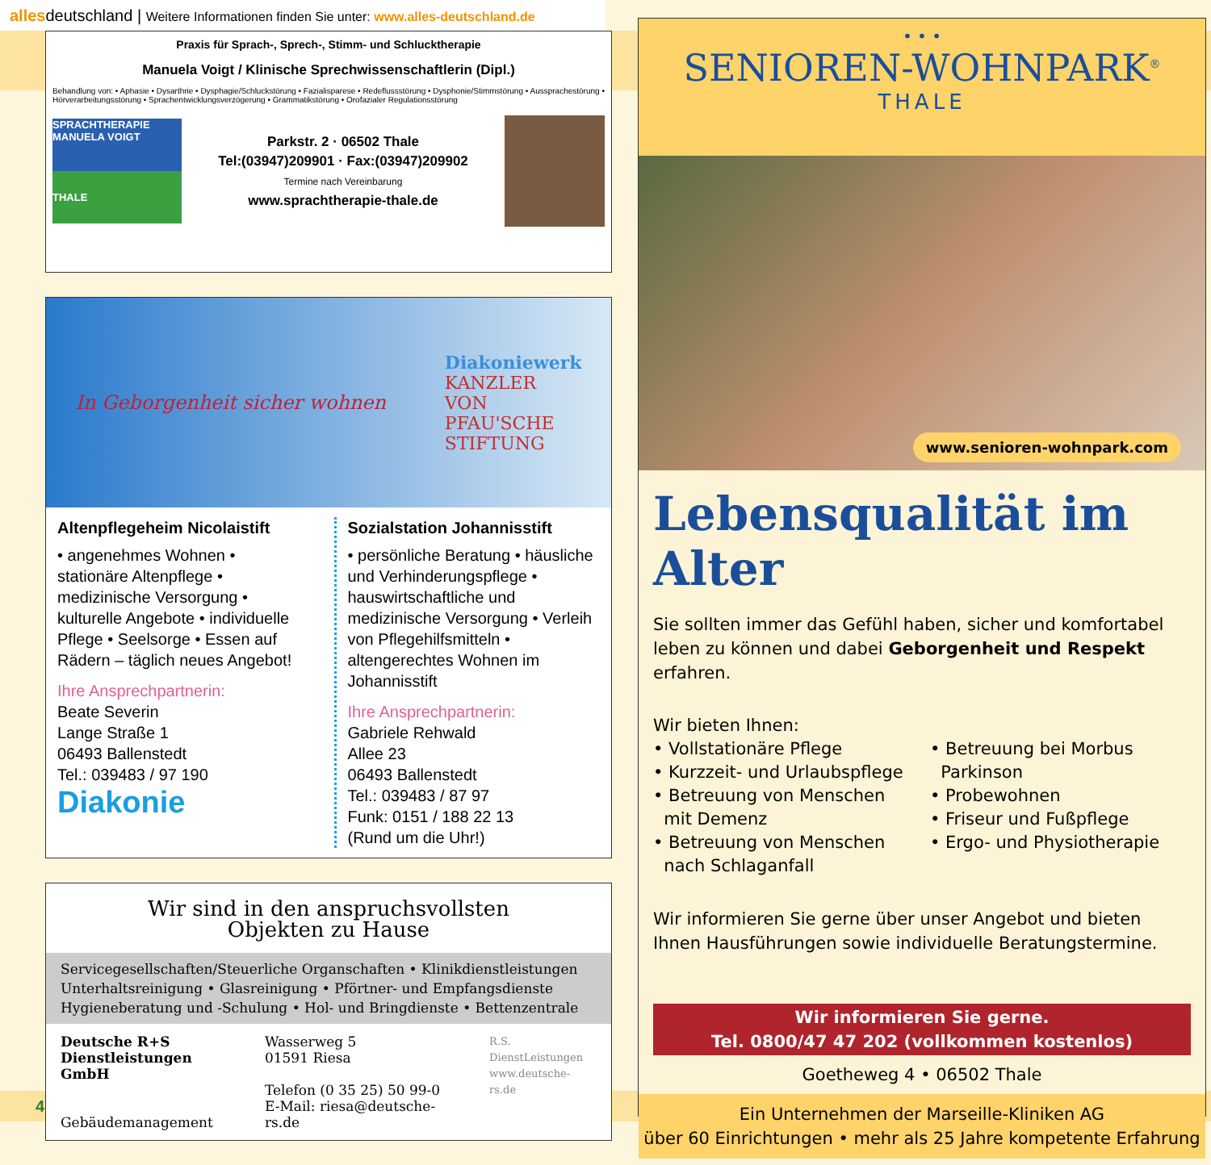allesdeutschland | Weitere Informationen finden Sie unter: www.alles-deutschland.de
Praxis für Sprach-, Sprech-, Stimm- und Schlucktherapie
Manuela Voigt / Klinische Sprechwissenschaftlerin (Dipl.)
Behandlung von: • Aphasie • Dysarthrie • Dysphagie/Schluckstörung • Fazialisparese • Redeflussstörung • Dysphonie/Stimmstörung • Aussprachestörung • Hörverarbeitungsstörung • Sprachentwicklungsverzögerung • Grammatikstörung • Orofazialer Regulationsstörung
SPRACHTHERAPIE MANUELA VOIGT
THALE
Parkstr. 2 · 06502 Thale
Tel:(03947)209901 · Fax:(03947)209902
Termine nach Vereinbarung
www.sprachtherapie-thale.de
In Geborgenheit sicher wohnen
Diakoniewerk
KANZLER
VON
PFAU'SCHE
STIFTUNG
Altenpflegeheim Nicolaistift
• angenehmes Wohnen • stationäre Altenpflege • medizinische Versorgung • kulturelle Angebote • individuelle Pflege • Seelsorge • Essen auf Rädern – täglich neues Angebot!
Ihre Ansprechpartnerin:
Beate Severin
Lange Straße 1
06493 Ballenstedt
Tel.: 039483 / 97 190
Diakonie
Sozialstation Johannisstift
• persönliche Beratung • häusliche und Verhinderungspflege • hauswirtschaftliche und medizinische Versorgung • Verleih von Pflegehilfsmitteln • altengerechtes Wohnen im Johannisstift
Ihre Ansprechpartnerin:
Gabriele Rehwald
Allee 23
06493 Ballenstedt
Tel.: 039483 / 87 97
Funk: 0151 / 188 22 13
(Rund um die Uhr!)
Wir sind in den anspruchsvollsten
Objekten zu Hause
Servicegesellschaften/Steuerliche Organschaften • Klinikdienstleistungen Unterhaltsreinigung • Glasreinigung • Pförtner- und Empfangsdienste Hygieneberatung und -Schulung • Hol- und Bringdienste • Bettenzentrale
Deutsche R+S
Dienstleistungen GmbH
Gebäudemanagement
Wasserweg 5
01591 Riesa
Telefon (0 35 25) 50 99-0
E-Mail: riesa@deutsche-rs.de
R.S.
DienstLeistungen
www.deutsche-rs.de
• • •
SENIOREN-WOHNPARK<sup>®</sup>
THALE
www.senioren-wohnpark.com
Lebensqualität im Alter
Sie sollten immer das Gefühl haben, sicher und komfortabel leben zu können und dabei Geborgenheit und Respekt erfahren.
Wir bieten Ihnen:
• Vollstationäre Pflege
• Kurzzeit- und Urlaubspflege
• Betreuung von Menschen
mit Demenz
• Betreuung von Menschen
nach Schlaganfall
• Betreuung bei Morbus
Parkinson
• Probewohnen
• Friseur und Fußpflege
• Ergo- und Physiotherapie
Wir informieren Sie gerne über unser Angebot und bieten Ihnen Hausführungen sowie individuelle Beratungstermine.
Wir informieren Sie gerne.
Tel. 0800/47 47 202 (vollkommen kostenlos)
Goetheweg 4 • 06502 Thale
Ein Unternehmen der Marseille-Kliniken AG
über 60 Einrichtungen • mehr als 25 Jahre kompetente Erfahrung
4